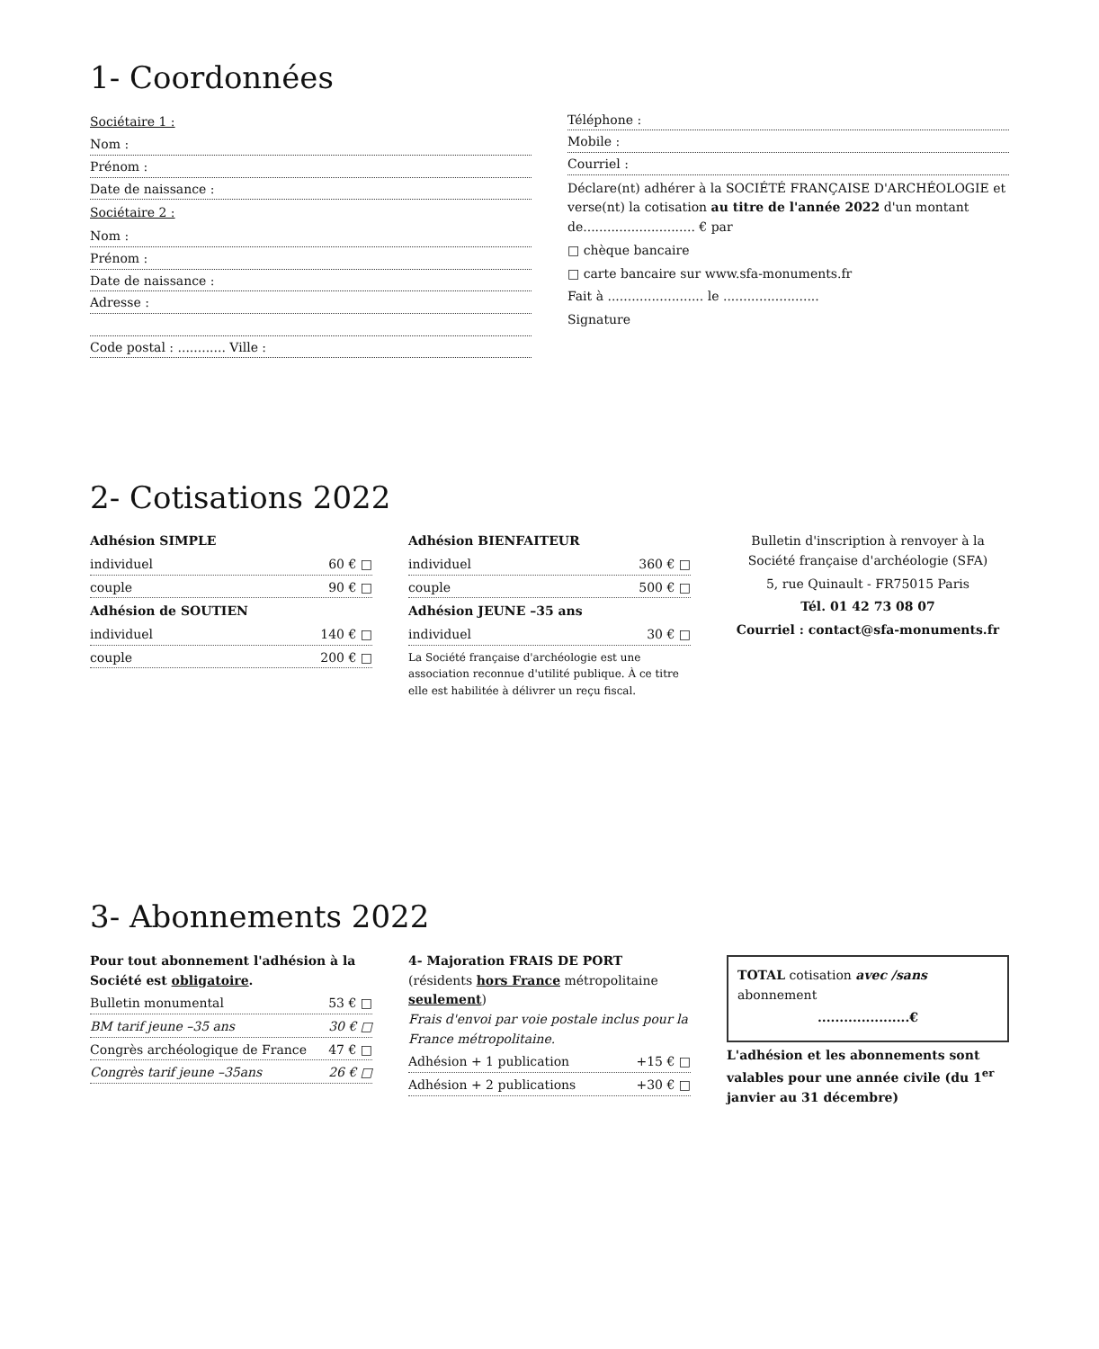1- Coordonnées
Sociétaire 1 :
Nom :
Prénom :
Date de naissance :
Sociétaire 2 :
Nom :
Prénom :
Date de naissance :
Adresse :
Code postal : ............ Ville :
Téléphone :
Mobile :
Courriel :
Déclare(nt) adhérer à la SOCIÉTÉ FRANÇAISE D'ARCHÉOLOGIE et verse(nt) la cotisation au titre de l'année 2022 d'un montant de............................ € par
□ chèque bancaire
□ carte bancaire sur www.sfa-monuments.fr
Fait à ........................ le ........................
Signature
2- Cotisations 2022
Adhésion SIMPLE
individuel 60 € □
couple 90 € □
Adhésion de SOUTIEN
individuel 140 € □
couple 200 € □
Adhésion BIENFAITEUR
individuel 360 € □
couple 500 € □
Adhésion JEUNE –35 ans
individuel 30 € □
La Société française d'archéologie est une association reconnue d'utilité publique. À ce titre elle est habilitée à délivrer un reçu fiscal.
Bulletin d'inscription à renvoyer à la Société française d'archéologie (SFA)
5, rue Quinault - FR75015 Paris
Tél. 01 42 73 08 07
Courriel : contact@sfa-monuments.fr
3- Abonnements 2022
Pour tout abonnement l'adhésion à la Société est obligatoire.
Bulletin monumental 53 € □
BM tarif jeune –35 ans 30 € □
Congrès archéologique de France 47 € □
Congrès tarif jeune –35ans 26 € □
4- Majoration FRAIS DE PORT
(résidents hors France métropolitaine seulement)
Frais d'envoi par voie postale inclus pour la France métropolitaine.
Adhésion + 1 publication +15 € □
Adhésion + 2 publications +30 € □
TOTAL cotisation avec /sans abonnement
.....................€
L'adhésion et les abonnements sont valables pour une année civile (du 1<sup>er</sup> janvier au 31 décembre)